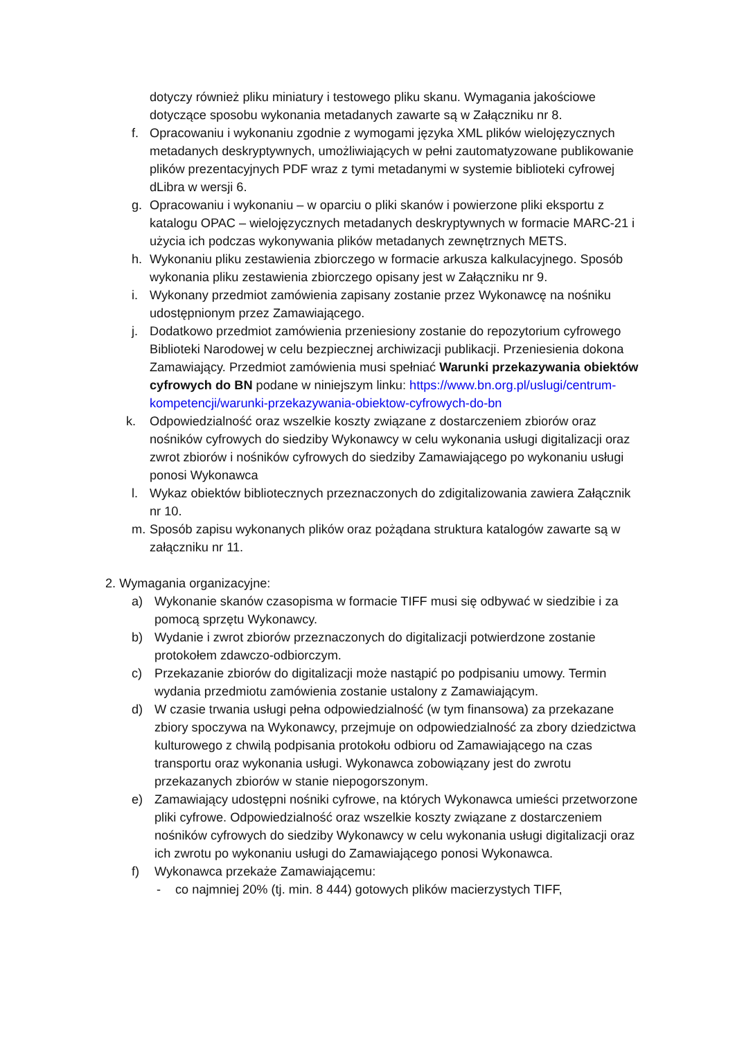dotyczy również pliku miniatury i testowego pliku skanu. Wymagania jakościowe dotyczące sposobu wykonania metadanych zawarte są w Załączniku nr 8.
f. Opracowaniu i wykonaniu zgodnie z wymogami języka XML plików wielojęzycznych metadanych deskryptywnych, umożliwiających w pełni zautomatyzowane publikowanie plików prezentacyjnych PDF wraz z tymi metadanymi w systemie biblioteki cyfrowej dLibra w wersji 6.
g. Opracowaniu i wykonaniu – w oparciu o pliki skanów i powierzone pliki eksportu z katalogu OPAC – wielojęzycznych metadanych deskryptywnych w formacie MARC-21 i użycia ich podczas wykonywania plików metadanych zewnętrznych METS.
h. Wykonaniu pliku zestawienia zbiorczego w formacie arkusza kalkulacyjnego. Sposób wykonania pliku zestawienia zbiorczego opisany jest w Załączniku nr 9.
i. Wykonany przedmiot zamówienia zapisany zostanie przez Wykonawcę na nośniku udostępnionym przez Zamawiającego.
j. Dodatkowo przedmiot zamówienia przeniesiony zostanie do repozytorium cyfrowego Biblioteki Narodowej w celu bezpiecznej archiwizacji publikacji. Przeniesienia dokona Zamawiający. Przedmiot zamówienia musi spełniać Warunki przekazywania obiektów cyfrowych do BN podane w niniejszym linku: https://www.bn.org.pl/uslugi/centrum-kompetencji/warunki-przekazywania-obiektow-cyfrowych-do-bn
k. Odpowiedzialność oraz wszelkie koszty związane z dostarczeniem zbiorów oraz nośników cyfrowych do siedziby Wykonawcy w celu wykonania usługi digitalizacji oraz zwrot zbiorów i nośników cyfrowych do siedziby Zamawiającego po wykonaniu usługi ponosi Wykonawca
l. Wykaz obiektów bibliotecznych przeznaczonych do zdigitalizowania zawiera Załącznik nr 10.
m. Sposób zapisu wykonanych plików oraz pożądana struktura katalogów zawarte są w załączniku nr 11.
2. Wymagania organizacyjne:
a) Wykonanie skanów czasopisma w formacie TIFF musi się odbywać w siedzibie i za pomocą sprzętu Wykonawcy.
b) Wydanie i zwrot zbiorów przeznaczonych do digitalizacji potwierdzone zostanie protokołem zdawczo-odbiorczym.
c) Przekazanie zbiorów do digitalizacji może nastąpić po podpisaniu umowy. Termin wydania przedmiotu zamówienia zostanie ustalony z Zamawiającym.
d) W czasie trwania usługi pełna odpowiedzialność (w tym finansowa) za przekazane zbiory spoczywa na Wykonawcy, przejmuje on odpowiedzialność za zbory dziedzictwa kulturowego z chwilą podpisania protokołu odbioru od Zamawiającego na czas transportu oraz wykonania usługi. Wykonawca zobowiązany jest do zwrotu przekazanych zbiorów w stanie niepogorszonym.
e) Zamawiający udostępni nośniki cyfrowe, na których Wykonawca umieści przetworzone pliki cyfrowe. Odpowiedzialność oraz wszelkie koszty związane z dostarczeniem nośników cyfrowych do siedziby Wykonawcy w celu wykonania usługi digitalizacji oraz ich zwrotu po wykonaniu usługi do Zamawiającego ponosi Wykonawca.
f) Wykonawca przekaże Zamawiającemu:
- co najmniej 20% (tj. min. 8 444) gotowych plików macierzystych TIFF,